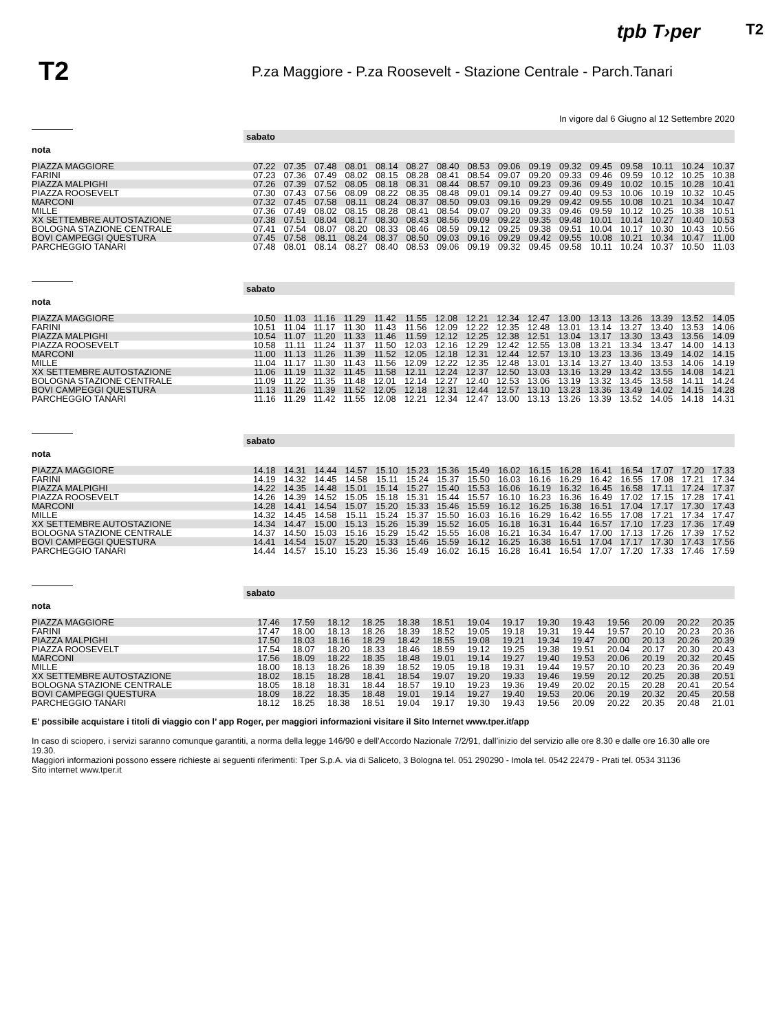tpb T›per
T2
T2
P.za Maggiore - P.za Roosevelt - Stazione Centrale - Parch.Tanari
In vigore dal 6 Giugno al 12 Settembre 2020
sabato
nota
| PIAZZA MAGGIORE | 07.22 | 07.35 | 07.48 | 08.01 | 08.14 | 08.27 | 08.40 | 08.53 | 09.06 | 09.19 | 09.32 | 09.45 | 09.58 | 10.11 | 10.24 | 10.37 |
| FARINI | 07.23 | 07.36 | 07.49 | 08.02 | 08.15 | 08.28 | 08.41 | 08.54 | 09.07 | 09.20 | 09.33 | 09.46 | 09.59 | 10.12 | 10.25 | 10.38 |
| PIAZZA MALPIGHI | 07.26 | 07.39 | 07.52 | 08.05 | 08.18 | 08.31 | 08.44 | 08.57 | 09.10 | 09.23 | 09.36 | 09.49 | 10.02 | 10.15 | 10.28 | 10.41 |
| PIAZZA ROOSEVELT | 07.30 | 07.43 | 07.56 | 08.09 | 08.22 | 08.35 | 08.48 | 09.01 | 09.14 | 09.27 | 09.40 | 09.53 | 10.06 | 10.19 | 10.32 | 10.45 |
| MARCONI | 07.32 | 07.45 | 07.58 | 08.11 | 08.24 | 08.37 | 08.50 | 09.03 | 09.16 | 09.29 | 09.42 | 09.55 | 10.08 | 10.21 | 10.34 | 10.47 |
| MILLE | 07.36 | 07.49 | 08.02 | 08.15 | 08.28 | 08.41 | 08.54 | 09.07 | 09.20 | 09.33 | 09.46 | 09.59 | 10.12 | 10.25 | 10.38 | 10.51 |
| XX SETTEMBRE AUTOSTAZIONE | 07.38 | 07.51 | 08.04 | 08.17 | 08.30 | 08.43 | 08.56 | 09.09 | 09.22 | 09.35 | 09.48 | 10.01 | 10.14 | 10.27 | 10.40 | 10.53 |
| BOLOGNA STAZIONE CENTRALE | 07.41 | 07.54 | 08.07 | 08.20 | 08.33 | 08.46 | 08.59 | 09.12 | 09.25 | 09.38 | 09.51 | 10.04 | 10.17 | 10.30 | 10.43 | 10.56 |
| BOVI CAMPEGGI QUESTURA | 07.45 | 07.58 | 08.11 | 08.24 | 08.37 | 08.50 | 09.03 | 09.16 | 09.29 | 09.42 | 09.55 | 10.08 | 10.21 | 10.34 | 10.47 | 11.00 |
| PARCHEGGIO TANARI | 07.48 | 08.01 | 08.14 | 08.27 | 08.40 | 08.53 | 09.06 | 09.19 | 09.32 | 09.45 | 09.58 | 10.11 | 10.24 | 10.37 | 10.50 | 11.03 |
sabato
nota
| PIAZZA MAGGIORE | 10.50 | 11.03 | 11.16 | 11.29 | 11.42 | 11.55 | 12.08 | 12.21 | 12.34 | 12.47 | 13.00 | 13.13 | 13.26 | 13.39 | 13.52 | 14.05 |
| FARINI | 10.51 | 11.04 | 11.17 | 11.30 | 11.43 | 11.56 | 12.09 | 12.22 | 12.35 | 12.48 | 13.01 | 13.14 | 13.27 | 13.40 | 13.53 | 14.06 |
| PIAZZA MALPIGHI | 10.54 | 11.07 | 11.20 | 11.33 | 11.46 | 11.59 | 12.12 | 12.25 | 12.38 | 12.51 | 13.04 | 13.17 | 13.30 | 13.43 | 13.56 | 14.09 |
| PIAZZA ROOSEVELT | 10.58 | 11.11 | 11.24 | 11.37 | 11.50 | 12.03 | 12.16 | 12.29 | 12.42 | 12.55 | 13.08 | 13.21 | 13.34 | 13.47 | 14.00 | 14.13 |
| MARCONI | 11.00 | 11.13 | 11.26 | 11.39 | 11.52 | 12.05 | 12.18 | 12.31 | 12.44 | 12.57 | 13.10 | 13.23 | 13.36 | 13.49 | 14.02 | 14.15 |
| MILLE | 11.04 | 11.17 | 11.30 | 11.43 | 11.56 | 12.09 | 12.22 | 12.35 | 12.48 | 13.01 | 13.14 | 13.27 | 13.40 | 13.53 | 14.06 | 14.19 |
| XX SETTEMBRE AUTOSTAZIONE | 11.06 | 11.19 | 11.32 | 11.45 | 11.58 | 12.11 | 12.24 | 12.37 | 12.50 | 13.03 | 13.16 | 13.29 | 13.42 | 13.55 | 14.08 | 14.21 |
| BOLOGNA STAZIONE CENTRALE | 11.09 | 11.22 | 11.35 | 11.48 | 12.01 | 12.14 | 12.27 | 12.40 | 12.53 | 13.06 | 13.19 | 13.32 | 13.45 | 13.58 | 14.11 | 14.24 |
| BOVI CAMPEGGI QUESTURA | 11.13 | 11.26 | 11.39 | 11.52 | 12.05 | 12.18 | 12.31 | 12.44 | 12.57 | 13.10 | 13.23 | 13.36 | 13.49 | 14.02 | 14.15 | 14.28 |
| PARCHEGGIO TANARI | 11.16 | 11.29 | 11.42 | 11.55 | 12.08 | 12.21 | 12.34 | 12.47 | 13.00 | 13.13 | 13.26 | 13.39 | 13.52 | 14.05 | 14.18 | 14.31 |
sabato
nota
| PIAZZA MAGGIORE | 14.18 | 14.31 | 14.44 | 14.57 | 15.10 | 15.23 | 15.36 | 15.49 | 16.02 | 16.15 | 16.28 | 16.41 | 16.54 | 17.07 | 17.20 | 17.33 |
| FARINI | 14.19 | 14.32 | 14.45 | 14.58 | 15.11 | 15.24 | 15.37 | 15.50 | 16.03 | 16.16 | 16.29 | 16.42 | 16.55 | 17.08 | 17.21 | 17.34 |
| PIAZZA MALPIGHI | 14.22 | 14.35 | 14.48 | 15.01 | 15.14 | 15.27 | 15.40 | 15.53 | 16.06 | 16.19 | 16.32 | 16.45 | 16.58 | 17.11 | 17.24 | 17.37 |
| PIAZZA ROOSEVELT | 14.26 | 14.39 | 14.52 | 15.05 | 15.18 | 15.31 | 15.44 | 15.57 | 16.10 | 16.23 | 16.36 | 16.49 | 17.02 | 17.15 | 17.28 | 17.41 |
| MARCONI | 14.28 | 14.41 | 14.54 | 15.07 | 15.20 | 15.33 | 15.46 | 15.59 | 16.12 | 16.25 | 16.38 | 16.51 | 17.04 | 17.17 | 17.30 | 17.43 |
| MILLE | 14.32 | 14.45 | 14.58 | 15.11 | 15.24 | 15.37 | 15.50 | 16.03 | 16.16 | 16.29 | 16.42 | 16.55 | 17.08 | 17.21 | 17.34 | 17.47 |
| XX SETTEMBRE AUTOSTAZIONE | 14.34 | 14.47 | 15.00 | 15.13 | 15.26 | 15.39 | 15.52 | 16.05 | 16.18 | 16.31 | 16.44 | 16.57 | 17.10 | 17.23 | 17.36 | 17.49 |
| BOLOGNA STAZIONE CENTRALE | 14.37 | 14.50 | 15.03 | 15.16 | 15.29 | 15.42 | 15.55 | 16.08 | 16.21 | 16.34 | 16.47 | 17.00 | 17.13 | 17.26 | 17.39 | 17.52 |
| BOVI CAMPEGGI QUESTURA | 14.41 | 14.54 | 15.07 | 15.20 | 15.33 | 15.46 | 15.59 | 16.12 | 16.25 | 16.38 | 16.51 | 17.04 | 17.17 | 17.30 | 17.43 | 17.56 |
| PARCHEGGIO TANARI | 14.44 | 14.57 | 15.10 | 15.23 | 15.36 | 15.49 | 16.02 | 16.15 | 16.28 | 16.41 | 16.54 | 17.07 | 17.20 | 17.33 | 17.46 | 17.59 |
sabato
nota
| PIAZZA MAGGIORE | 17.46 | 17.59 | 18.12 | 18.25 | 18.38 | 18.51 | 19.04 | 19.17 | 19.30 | 19.43 | 19.56 | 20.09 | 20.22 | 20.35 | | |
| FARINI | 17.47 | 18.00 | 18.13 | 18.26 | 18.39 | 18.52 | 19.05 | 19.18 | 19.31 | 19.44 | 19.57 | 20.10 | 20.23 | 20.36 | | |
| PIAZZA MALPIGHI | 17.50 | 18.03 | 18.16 | 18.29 | 18.42 | 18.55 | 19.08 | 19.21 | 19.34 | 19.47 | 20.00 | 20.13 | 20.26 | 20.39 | | |
| PIAZZA ROOSEVELT | 17.54 | 18.07 | 18.20 | 18.33 | 18.46 | 18.59 | 19.12 | 19.25 | 19.38 | 19.51 | 20.04 | 20.17 | 20.30 | 20.43 | | |
| MARCONI | 17.56 | 18.09 | 18.22 | 18.35 | 18.48 | 19.01 | 19.14 | 19.27 | 19.40 | 19.53 | 20.06 | 20.19 | 20.32 | 20.45 | | |
| MILLE | 18.00 | 18.13 | 18.26 | 18.39 | 18.52 | 19.05 | 19.18 | 19.31 | 19.44 | 19.57 | 20.10 | 20.23 | 20.36 | 20.49 | | |
| XX SETTEMBRE AUTOSTAZIONE | 18.02 | 18.15 | 18.28 | 18.41 | 18.54 | 19.07 | 19.20 | 19.33 | 19.46 | 19.59 | 20.12 | 20.25 | 20.38 | 20.51 | | |
| BOLOGNA STAZIONE CENTRALE | 18.05 | 18.18 | 18.31 | 18.44 | 18.57 | 19.10 | 19.23 | 19.36 | 19.49 | 20.02 | 20.15 | 20.28 | 20.41 | 20.54 | | |
| BOVI CAMPEGGI QUESTURA | 18.09 | 18.22 | 18.35 | 18.48 | 19.01 | 19.14 | 19.27 | 19.40 | 19.53 | 20.06 | 20.19 | 20.32 | 20.45 | 20.58 | | |
| PARCHEGGIO TANARI | 18.12 | 18.25 | 18.38 | 18.51 | 19.04 | 19.17 | 19.30 | 19.43 | 19.56 | 20.09 | 20.22 | 20.35 | 20.48 | 21.01 | | |
E’ possibile acquistare i titoli di viaggio con l’ app Roger, per maggiori informazioni visitare il Sito Internet www.tper.it/app
In caso di sciopero, i servizi saranno comunque garantiti, a norma della legge 146/90 e dell’Accordo Nazionale 7/2/91, dall’inizio del servizio alle ore 8.30 e dalle ore 16.30 alle ore 19.30.
Maggiori informazioni possono essere richieste ai seguenti riferimenti: Tper S.p.A. via di Saliceto, 3 Bologna tel. 051 290290 - Imola tel. 0542 22479 - Prati tel. 0534 31136
Sito internet www.tper.it